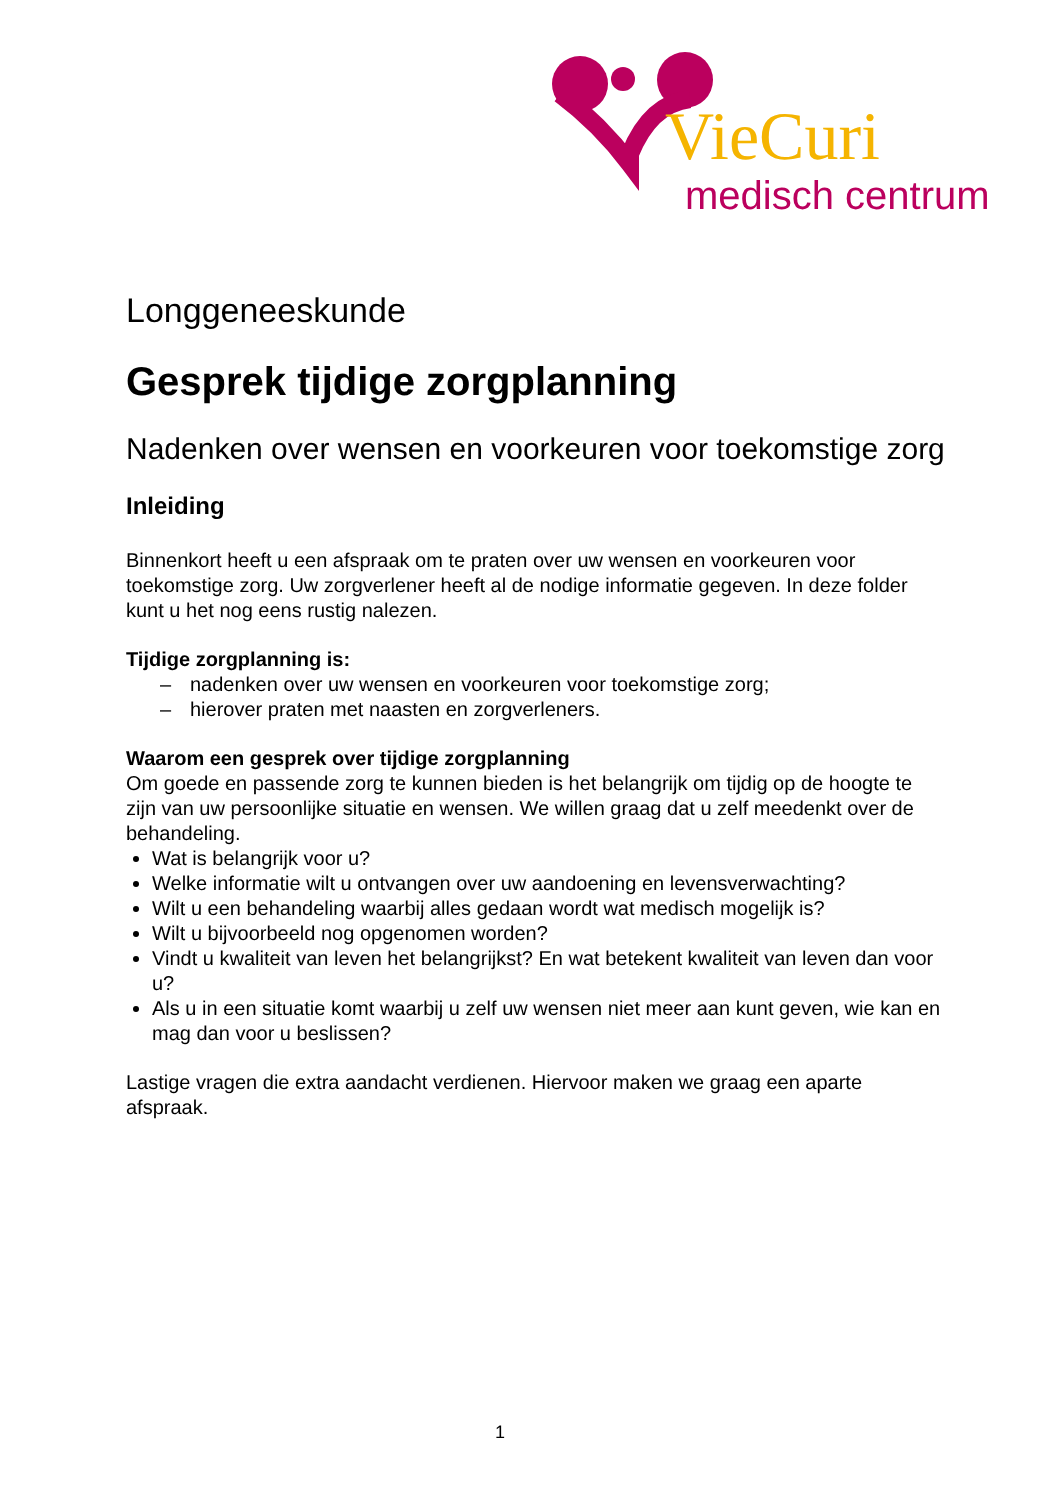VieCuri
medisch centrum
Longgeneeskunde
Gesprek tijdige zorgplanning
Nadenken over wensen en voorkeuren voor toekomstige zorg
Inleiding
Binnenkort heeft u een afspraak om te praten over uw wensen en voorkeuren voor toekomstige zorg. Uw zorgverlener heeft al de nodige informatie gegeven. In deze folder kunt u het nog eens rustig nalezen.
Tijdige zorgplanning is:
– nadenken over uw wensen en voorkeuren voor toekomstige zorg;
– hierover praten met naasten en zorgverleners.
Waarom een gesprek over tijdige zorgplanning
Om goede en passende zorg te kunnen bieden is het belangrijk om tijdig op de hoogte te zijn van uw persoonlijke situatie en wensen. We willen graag dat u zelf meedenkt over de behandeling.
Wat is belangrijk voor u?
Welke informatie wilt u ontvangen over uw aandoening en levensverwachting?
Wilt u een behandeling waarbij alles gedaan wordt wat medisch mogelijk is?
Wilt u bijvoorbeeld nog opgenomen worden?
Vindt u kwaliteit van leven het belangrijkst? En wat betekent kwaliteit van leven dan voor u?
Als u in een situatie komt waarbij u zelf uw wensen niet meer aan kunt geven, wie kan en mag dan voor u beslissen?
Lastige vragen die extra aandacht verdienen. Hiervoor maken we graag een aparte afspraak.
1